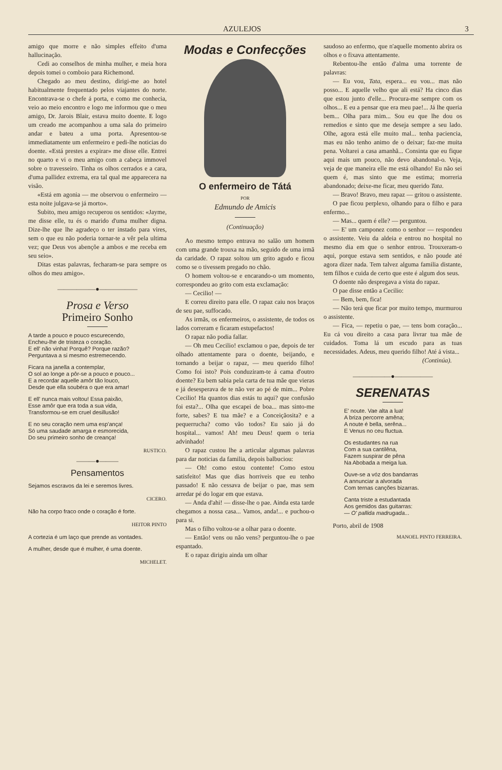AZULEJOS 3
amigo que morre e não simples effeito d'uma hallucinação.
Cedi ao conselhos de minha mulher, e meia hora depois tomei o comboio para Richemond.
Chegado ao meu destino, dirigi-me ao hotel habitualmente frequentado pelos viajantes do norte. Encontrava-se o chefe á porta, e como me conhecia, veio ao meio encontro e logo me informou que o meu amigo, Dr. Jarois Blair, estava muito doente. E logo um creado me acompanhou a uma sala do primeiro andar e bateu a uma porta. Apresentou-se immediatamente um enfermeiro e pedi-lhe noticias do doente. «Está prestes a expirar» me disse elle. Entrei no quarto e vi o meu amigo com a cabeça immovel sobre o travesseiro. Tinha os olhos cerrados e a cara, d'uma pallidez extrema, era tal qual me apparecera na visão.
«Está em agonia — me observou o enfermeiro — esta noite julgava-se já morto».
Subito, meu amigo recuperou os sentidos: «Jayme, me disse elle, tu és o marido d'uma mulher digna. Dize-lhe que lhe agradeço o ter instado para vires, sem o que eu não poderia tornar-te a vêr pela ultima vez; que Deus vos abençõe a ambos e me receba em seu seio».
Ditas estas palavras, fecharam-se para sempre os olhos do meu amigo».
——————●——————
Prosa e Verso
Primeiro Sonho
A tarde a pouco e pouco escurecendo,
Encheu-lhe de tristeza o coração.
E ell' não vinha! Porquê? Porque razão?
Perguntava a si mesmo estremecendo.
Ficara na janella a contemplar,
O sol ao longe a pôr-se a pouco e pouco...
E a recordar aquelle amôr tão louco,
Desde que ella soubéra o que era amar!
E ell' nunca mais voltou! Essa paixão,
Esse amôr que era toda a sua vida,
Transformou-se em cruel desillusão!
E no seu coração nem uma esp'ança!
Só uma saudade amarga e esmorecida,
Do seu primeiro sonho de creança!
RUSTICO.
———●———
Pensamentos
Sejamos escravos da lei e seremos livres.
CICERO.
Não ha corpo fraco onde o coração é forte.
HEITOR PINTO
A cortezia é um laço que prende as vontades.
A mulher, desde que é mulher, é uma doente.
MICHELET.
Modas e Confecções
O enfermeiro de Tátá
POR
Edmundo de Amicis
(Continuação)
Ao mesmo tempo entrava no salão um homem com uma grande trouxa na mão, seguido de uma irmã da caridade. O rapaz soltou um grito agudo e ficou como se o tivessem pregado no chão.
O homem voltou-se e encarando-o um momento, correspondeu ao grito com esta exclamação:
— Cecilio! —
E correu direito para elle. O rapaz caiu nos braços de seu pae, suffocado.
As irmãs, os enfermeiros, o assistente, de todos os lados correram e ficaram estupefactos!
O rapaz não podia fallar.
— Oh meu Cecilio! exclamou o pae, depois de ter olhado attentamente para o doente, beijando, e tornando a beijar o rapaz, — meu querido filho! Como foi isto? Pois conduziram-te á cama d'outro doente? Eu bem sabia pela carta de tua mãe que vieras e já desesperava de te não ver ao pé de mim... Pobre Cecilio! Ha quantos dias estás tu aqui? que confusão foi esta?... Olha que escapei de boa... mas sinto-me forte, sabes? E tua mãe? e a Conceiçãosita? e a pequerrucha? como vão todos? Eu saio já do hospital... vamos! Ah! meu Deus! quem o teria advinhado!
O rapaz custou lhe a articular algumas palavras para dar noticias da familia, depois balbuciou:
— Oh! como estou contente! Como estou satisfeito! Mas que dias horriveis que eu tenho passado! E não cessava de beijar o pae, mas sem arredar pé do logar em que estava.
— Anda d'ahi! — disse-lhe o pae. Ainda esta tarde chegamos a nossa casa... Vamos, anda!... e puchou-o para si.
Mas o filho voltou-se a olhar para o doente.
— Então! vens ou não vens? perguntou-lhe o pae espantado.
E o rapaz dirigiu ainda um olhar
saudoso ao enfermo, que n'aquelle momento abrira os olhos e o fixava attentamente.
Rebentou-lhe então d'alma uma torrente de palavras:
— Eu vou, Tata, espera... eu vou... mas não posso... E aquelle velho que ali está? Ha cinco dias que estou junto d'elle... Procura-me sempre com os olhos... E eu a pensar que era meu pae!... Já lhe queria bem... Olha para mim... Sou eu que lhe dou os remedios e sinto que me deseja sempre a seu lado. Olhe, agora está elle muito mal... tenha paciencia, mas eu não tenho animo de o deixar; faz-me muita pena. Voltarei a casa amanhã... Consinta que eu fique aqui mais um pouco, não devo abandonal-o. Veja, veja de que maneira elle me está olhando! Eu não sei quem é, mas sinto que me estima; morreria abandonado; deixe-me ficar, meu querido Tata.
— Bravo! Bravo, meu rapaz — gritou o assistente.
O pae ficou perplexo, olhando para o filho e para enfermo...
— Mas... quem é elle? — perguntou.
— E' um camponez como o senhor — respondeu o assistente. Veiu da aldeia e entrou no hospital no mesmo dia em que o senhor entrou. Trouxeram-o aqui, porque estava sem sentidos, e não poude até agora dizer nada. Tem talvez alguma familia distante, tem filhos e cuida de certo que este é algum dos seus.
O doente não despregava a vista do rapaz.
O pae disse então a Cecilio:
— Bem, bem, fica!
— Não terá que ficar por muito tempo, murmurou o assistente.
— Fica, — repetiu o pae, — tens bom coração... Eu cá vou direito a casa para livrar tua mãe de cuidados. Toma lá um escudo para as tuas necessidades. Adeus, meu querido filho! Até á vista...
(Continúa).
——————●——————
SERENATAS
E' noute. Vae alta a lua!
A briza percorre amêna;
A noute é bella, serêna...
E Venus no ceu fluctua.
Os estudantes na rua
Com a sua cantilêna,
Fazem suspirar de pêna
Na Abobada a meiga lua.
Ouve-se a vóz dos bandarras
A annunciar a alvorada
Com ternas canções bizarras.
Canta triste a estudantada
Aos gemidos das guitarras:
— O' pallida madrugada...
Porto, abril de 1908
MANOEL PINTO FERREIRA.